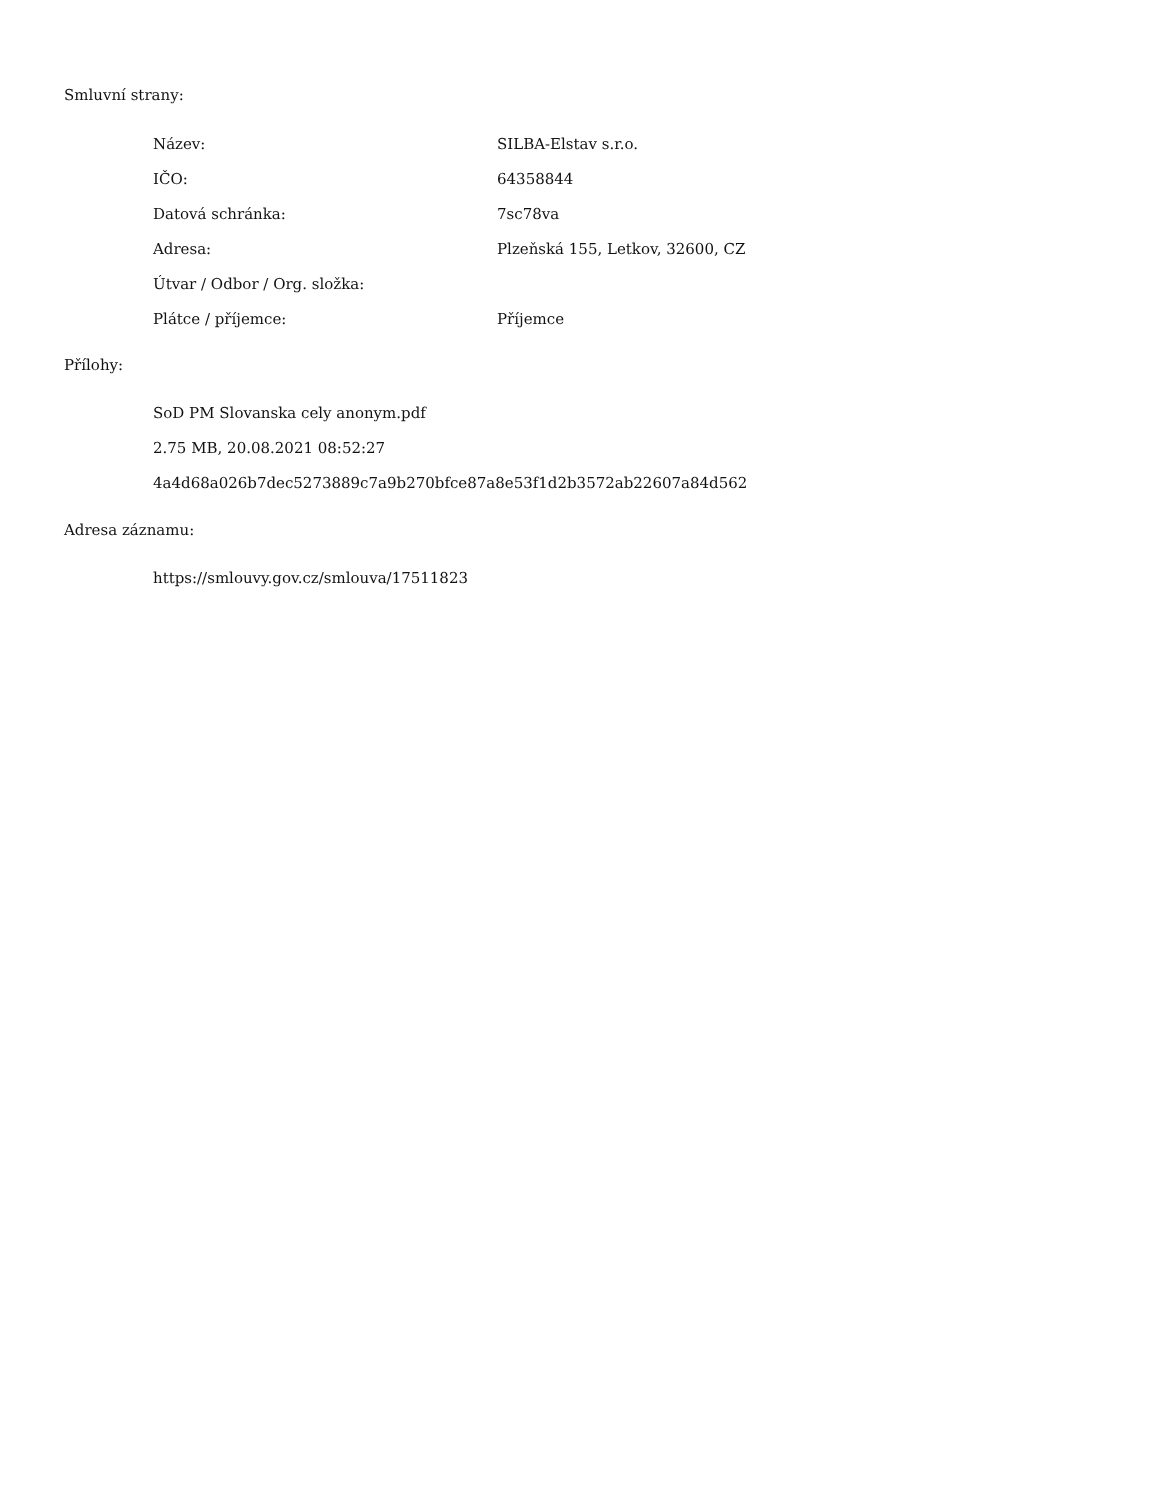Smluvní strany:
| Název: | SILBA-Elstav s.r.o. |
| IČO: | 64358844 |
| Datová schránka: | 7sc78va |
| Adresa: | Plzeňská 155, Letkov, 32600, CZ |
| Útvar / Odbor / Org. složka: | |
| Plátce / příjemce: | Příjemce |
Přílohy:
SoD PM Slovanska cely anonym.pdf
2.75 MB, 20.08.2021 08:52:27
4a4d68a026b7dec5273889c7a9b270bfce87a8e53f1d2b3572ab22607a84d562
Adresa záznamu:
https://smlouvy.gov.cz/smlouva/17511823